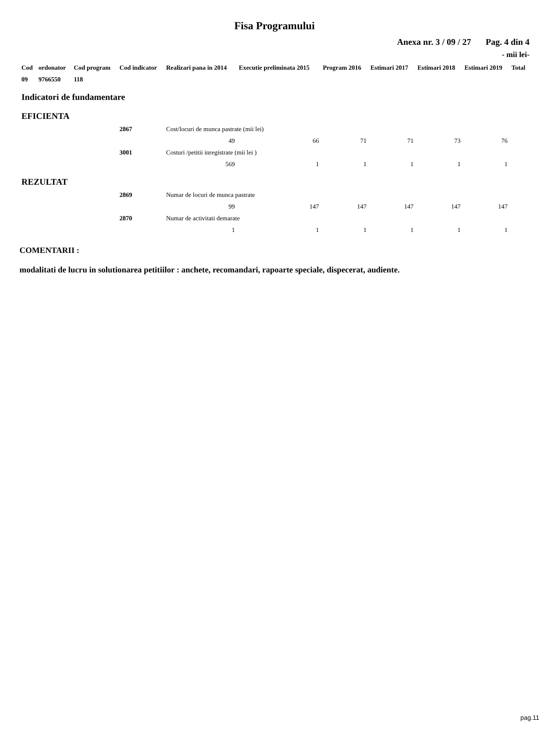Fisa Programului
Anexa nr. 3 / 09 / 27 Pag. 4 din 4
- mii lei-
| Cod | ordonator | Cod program | Cod indicator | Realizari pana in 2014 | Executie preliminata 2015 | Program 2016 | Estimari 2017 | Estimari 2018 | Estimari 2019 | Total |
| --- | --- | --- | --- | --- | --- | --- | --- | --- | --- | --- |
| 09 | 9766550 | 118 | | | | | | | | |
| Indicatori de fundamentare | | | | | | | | | | |
| EFICIENTA | | | | | | | | | | |
| | | | 2867 | Cost/locuri de munca pastrate (mii lei) | | | | | | |
| | | | | 49 | 66 | 71 | 71 | 73 | 76 | |
| | | | 3001 | Costuri /petitii inregistrate (mii lei ) | | | | | | |
| | | | | 569 | 1 | 1 | 1 | 1 | 1 | |
| REZULTAT | | | | | | | | | | |
| | | | 2869 | Numar de locuri de munca pastrate | | | | | | |
| | | | | 99 | 147 | 147 | 147 | 147 | 147 | |
| | | | 2870 | Numar de activitati demarate | | | | | | |
| | | | | 1 | 1 | 1 | 1 | 1 | 1 | |
COMENTARII :
modalitati de lucru in solutionarea petitiilor : anchete, recomandari, rapoarte speciale, dispecerat, audiente.
pag.11